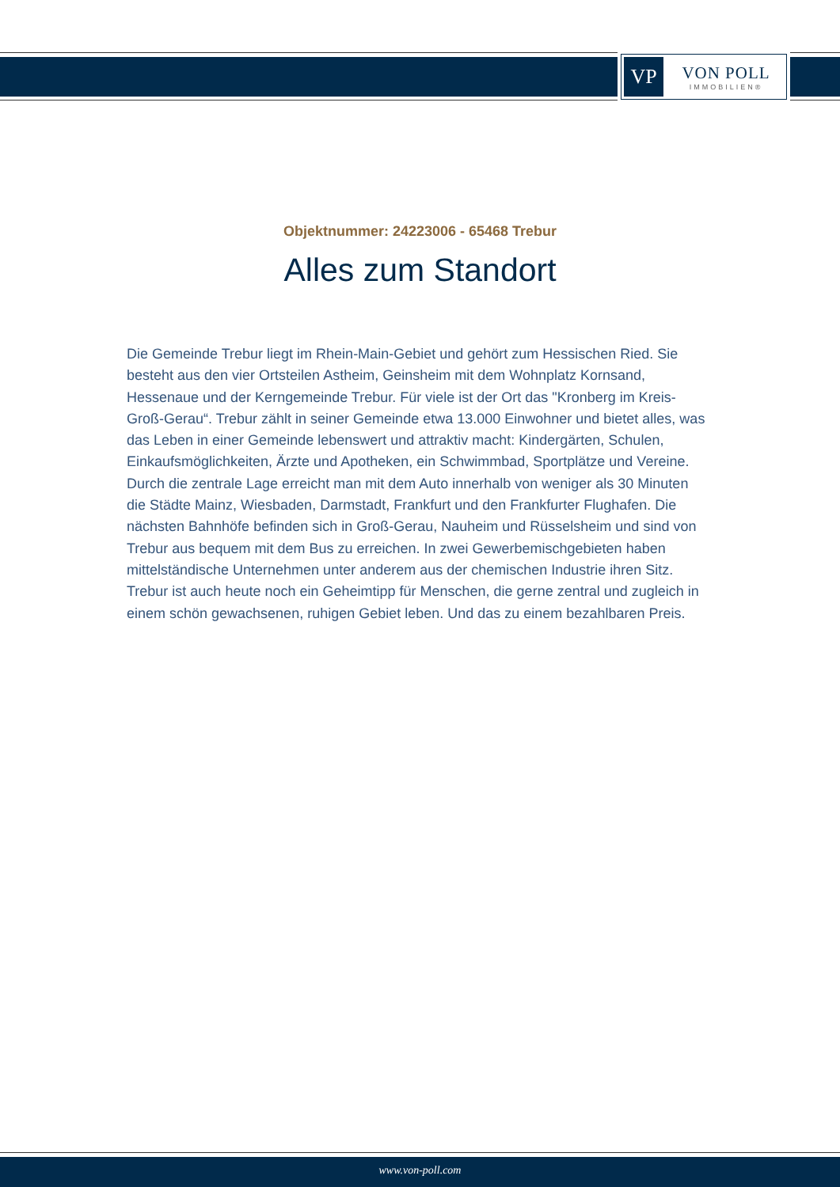VP
VON POLL
IMMOBILIEN®
Objektnummer: 24223006 - 65468 Trebur
Alles zum Standort
Die Gemeinde Trebur liegt im Rhein-Main-Gebiet und gehört zum Hessischen Ried. Sie besteht aus den vier Ortsteilen Astheim, Geinsheim mit dem Wohnplatz Kornsand, Hessenaue und der Kerngemeinde Trebur. Für viele ist der Ort das "Kronberg im Kreis-Groß-Gerau“. Trebur zählt in seiner Gemeinde etwa 13.000 Einwohner und bietet alles, was das Leben in einer Gemeinde lebenswert und attraktiv macht: Kindergärten, Schulen, Einkaufsmöglichkeiten, Ärzte und Apotheken, ein Schwimmbad, Sportplätze und Vereine. Durch die zentrale Lage erreicht man mit dem Auto innerhalb von weniger als 30 Minuten die Städte Mainz, Wiesbaden, Darmstadt, Frankfurt und den Frankfurter Flughafen. Die nächsten Bahnhöfe befinden sich in Groß-Gerau, Nauheim und Rüsselsheim und sind von Trebur aus bequem mit dem Bus zu erreichen. In zwei Gewerbemischgebieten haben mittelständische Unternehmen unter anderem aus der chemischen Industrie ihren Sitz. Trebur ist auch heute noch ein Geheimtipp für Menschen, die gerne zentral und zugleich in einem schön gewachsenen, ruhigen Gebiet leben. Und das zu einem bezahlbaren Preis.
www.von-poll.com